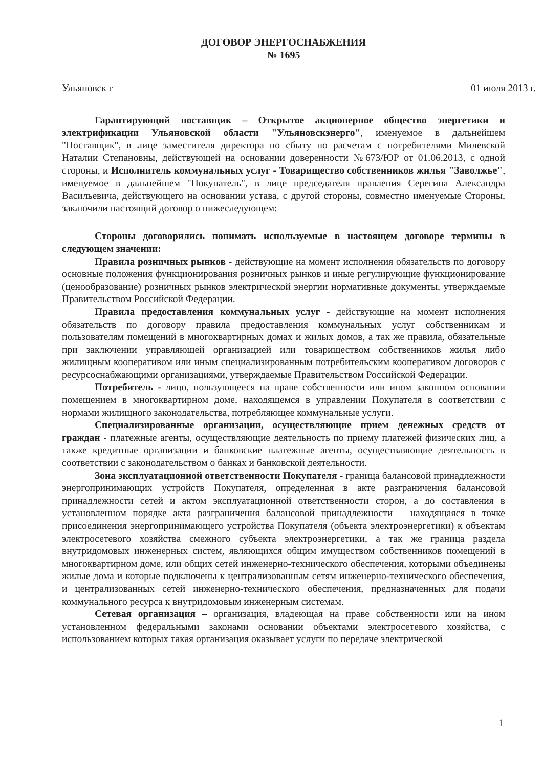ДОГОВОР ЭНЕРГОСНАБЖЕНИЯ
№ 1695
Ульяновск г 01 июля 2013 г.
Гарантирующий поставщик – Открытое акционерное общество энергетики и электрификации Ульяновской области "Ульяновскэнерго", именуемое в дальнейшем "Поставщик", в лице заместителя директора по сбыту по расчетам с потребителями Милевской Наталии Степановны, действующей на основании доверенности №673/ЮР от 01.06.2013, с одной стороны, и Исполнитель коммунальных услуг - Товарищество собственников жилья "Заволжье", именуемое в дальнейшем "Покупатель", в лице председателя правления Серегина Александра Васильевича, действующего на основании устава, с другой стороны, совместно именуемые Стороны, заключили настоящий договор о нижеследующем:
Стороны договорились понимать используемые в настоящем договоре термины в следующем значении:
Правила розничных рынков - действующие на момент исполнения обязательств по договору основные положения функционирования розничных рынков и иные регулирующие функционирование (ценообразование) розничных рынков электрической энергии нормативные документы, утверждаемые Правительством Российской Федерации.
Правила предоставления коммунальных услуг - действующие на момент исполнения обязательств по договору правила предоставления коммунальных услуг собственникам и пользователям помещений в многоквартирных домах и жилых домов, а так же правила, обязательные при заключении управляющей организацией или товариществом собственников жилья либо жилищным кооперативом или иным специализированным потребительским кооперативом договоров с ресурсоснабжающими организациями, утверждаемые Правительством Российской Федерации.
Потребитель - лицо, пользующееся на праве собственности или ином законном основании помещением в многоквартирном доме, находящемся в управлении Покупателя в соответствии с нормами жилищного законодательства, потребляющее коммунальные услуги.
Специализированные организации, осуществляющие прием денежных средств от граждан - платежные агенты, осуществляющие деятельность по приему платежей физических лиц, а также кредитные организации и банковские платежные агенты, осуществляющие деятельность в соответствии с законодательством о банках и банковской деятельности.
Зона эксплуатационной ответственности Покупателя - граница балансовой принадлежности энергопринимающих устройств Покупателя, определенная в акте разграничения балансовой принадлежности сетей и актом эксплуатационной ответственности сторон, а до составления в установленном порядке акта разграничения балансовой принадлежности – находящаяся в точке присоединения энергопринимающего устройства Покупателя (объекта электроэнергетики) к объектам электросетевого хозяйства смежного субъекта электроэнергетики, а так же граница раздела внутридомовых инженерных систем, являющихся общим имуществом собственников помещений в многоквартирном доме, или общих сетей инженерно-технического обеспечения, которыми объединены жилые дома и которые подключены к централизованным сетям инженерно-технического обеспечения, и централизованных сетей инженерно-технического обеспечения, предназначенных для подачи коммунального ресурса к внутридомовым инженерным системам.
Сетевая организация – организация, владеющая на праве собственности или на ином установленном федеральными законами основании объектами электросетевого хозяйства, с использованием которых такая организация оказывает услуги по передаче электрической
1